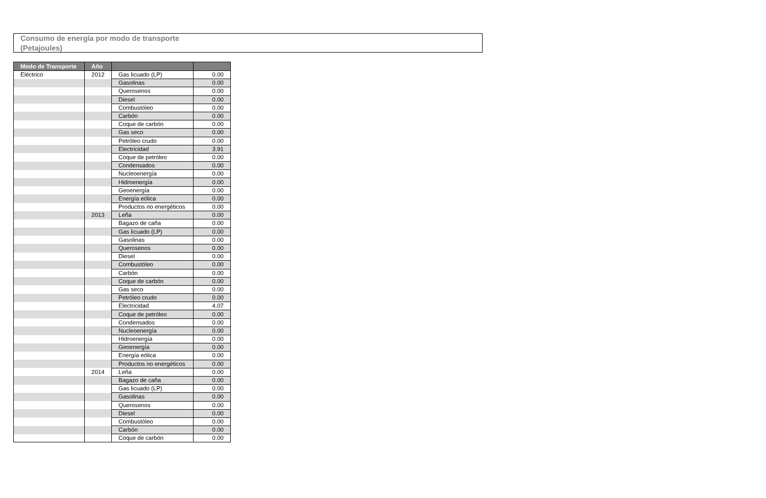Consumo de energía por modo de transporte
(Petajoules)
| Modo de Transporte | Año | | |
| --- | --- | --- | --- |
| Eléctrico | 2012 | Gas licuado (LP) | 0.00 |
| | | Gasolinas | 0.00 |
| | | Querosenos | 0.00 |
| | | Diesel | 0.00 |
| | | Combustóleo | 0.00 |
| | | Carbón | 0.00 |
| | | Coque de carbón | 0.00 |
| | | Gas seco | 0.00 |
| | | Petróleo crudo | 0.00 |
| | | Electricidad | 3.91 |
| | | Coque de petróleo | 0.00 |
| | | Condensados | 0.00 |
| | | Nucleoenergía | 0.00 |
| | | Hidroenergía | 0.00 |
| | | Geoenergía | 0.00 |
| | | Energía eólica | 0.00 |
| | | Productos no energéticos | 0.00 |
| | 2013 | Leña | 0.00 |
| | | Bagazo de caña | 0.00 |
| | | Gas licuado (LP) | 0.00 |
| | | Gasolinas | 0.00 |
| | | Querosenos | 0.00 |
| | | Diesel | 0.00 |
| | | Combustóleo | 0.00 |
| | | Carbón | 0.00 |
| | | Coque de carbón | 0.00 |
| | | Gas seco | 0.00 |
| | | Petróleo crudo | 0.00 |
| | | Electricidad | 4.07 |
| | | Coque de petróleo | 0.00 |
| | | Condensados | 0.00 |
| | | Nucleoenergía | 0.00 |
| | | Hidroenergía | 0.00 |
| | | Geoenergía | 0.00 |
| | | Energía eólica | 0.00 |
| | | Productos no energéticos | 0.00 |
| | 2014 | Leña | 0.00 |
| | | Bagazo de caña | 0.00 |
| | | Gas licuado (LP) | 0.00 |
| | | Gasolinas | 0.00 |
| | | Querosenos | 0.00 |
| | | Diesel | 0.00 |
| | | Combustóleo | 0.00 |
| | | Carbón | 0.00 |
| | | Coque de carbón | 0.00 |